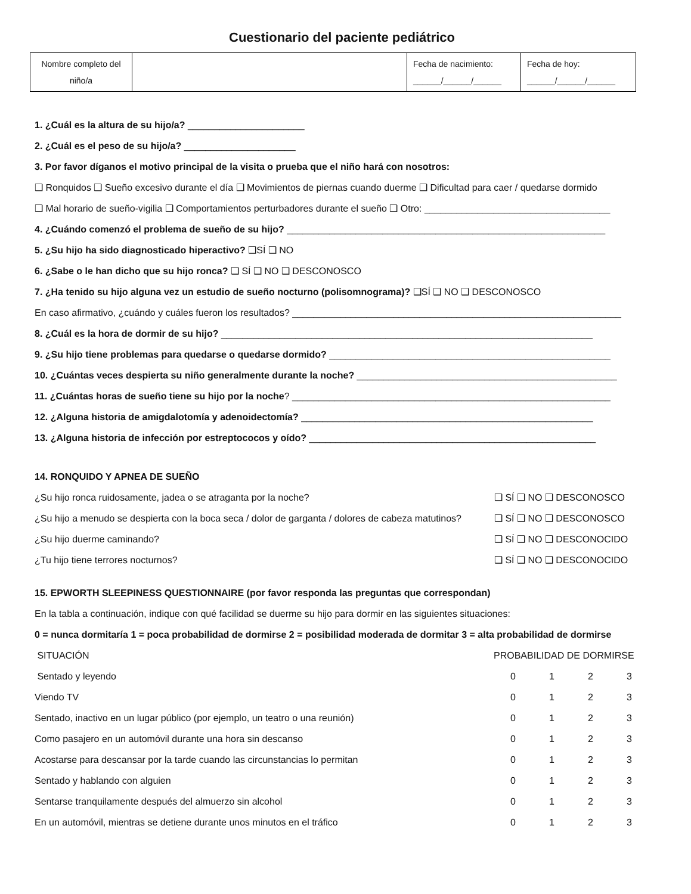Cuestionario del paciente pediátrico
| Nombre completo del niño/a | | Fecha de nacimiento: ______/______/______ | Fecha de hoy: ______/______/______ |
1. ¿Cuál es la altura de su hijo/a? ______________________
2. ¿Cuál es el peso de su hijo/a? _____________________
3. Por favor díganos el motivo principal de la visita o prueba que el niño hará con nosotros:
❑ Ronquidos ❑ Sueño excesivo durante el día ❑ Movimientos de piernas cuando duerme ❑ Dificultad para caer / quedarse dormido
❑ Mal horario de sueño-vigilia ❑ Comportamientos perturbadores durante el sueño ❑ Otro: ___________________________________
4. ¿Cuándo comenzó el problema de sueño de su hijo? ____________________________________________________________
5. ¿Su hijo ha sido diagnosticado hiperactivo? ❑SÍ ❑ NO
6. ¿Sabe o le han dicho que su hijo ronca? ❑ SÍ ❑ NO ❑ DESCONOSCO
7. ¿Ha tenido su hijo alguna vez un estudio de sueño nocturno (polisomnograma)? ❑SÍ ❑ NO ❑ DESCONOSCO
En caso afirmativo, ¿cuándo y cuáles fueron los resultados? ______________________________________________________________
8. ¿Cuál es la hora de dormir de su hijo? ______________________________________________________________________
9. ¿Su hijo tiene problemas para quedarse o quedarse dormido? _____________________________________________________
10. ¿Cuántas veces despierta su niño generalmente durante la noche? _________________________________________________
11. ¿Cuántas horas de sueño tiene su hijo por la noche? ____________________________________________________________
12. ¿Alguna historia de amigdalotomía y adenoidectomía? _______________________________________________________
13. ¿Alguna historia de infección por estreptococos y oído? ______________________________________________________
14. RONQUIDO Y APNEA DE SUEÑO
¿Su hijo ronca ruidosamente, jadea o se atraganta por la noche? ❑ SÍ ❑ NO ❑ DESCONOSCO
¿Su hijo a menudo se despierta con la boca seca / dolor de garganta / dolores de cabeza matutinos? ❑ SÍ ❑ NO ❑ DESCONOSCO
¿Su hijo duerme caminando? ❑ SÍ ❑ NO ❑ DESCONOCIDO
¿Tu hijo tiene terrores nocturnos? ❑ SÍ ❑ NO ❑ DESCONOCIDO
15. EPWORTH SLEEPINESS QUESTIONNAIRE (por favor responda las preguntas que correspondan)
En la tabla a continuación, indique con qué facilidad se duerme su hijo para dormir en las siguientes situaciones:
0 = nunca dormitaría 1 = poca probabilidad de dormirse 2 = posibilidad moderada de dormitar 3 = alta probabilidad de dormirse
| SITUACIÓN | PROBABILIDAD DE DORMIRSE | | | |
| --- | --- | --- | --- | --- |
| Sentado y leyendo | 0 | 1 | 2 | 3 |
| Viendo TV | 0 | 1 | 2 | 3 |
| Sentado, inactivo en un lugar público (por ejemplo, un teatro o una reunión) | 0 | 1 | 2 | 3 |
| Como pasajero en un automóvil durante una hora sin descanso | 0 | 1 | 2 | 3 |
| Acostarse para descansar por la tarde cuando las circunstancias lo permitan | 0 | 1 | 2 | 3 |
| Sentado y hablando con alguien | 0 | 1 | 2 | 3 |
| Sentarse tranquilamente después del almuerzo sin alcohol | 0 | 1 | 2 | 3 |
| En un automóvil, mientras se detiene durante unos minutos en el tráfico | 0 | 1 | 2 | 3 |